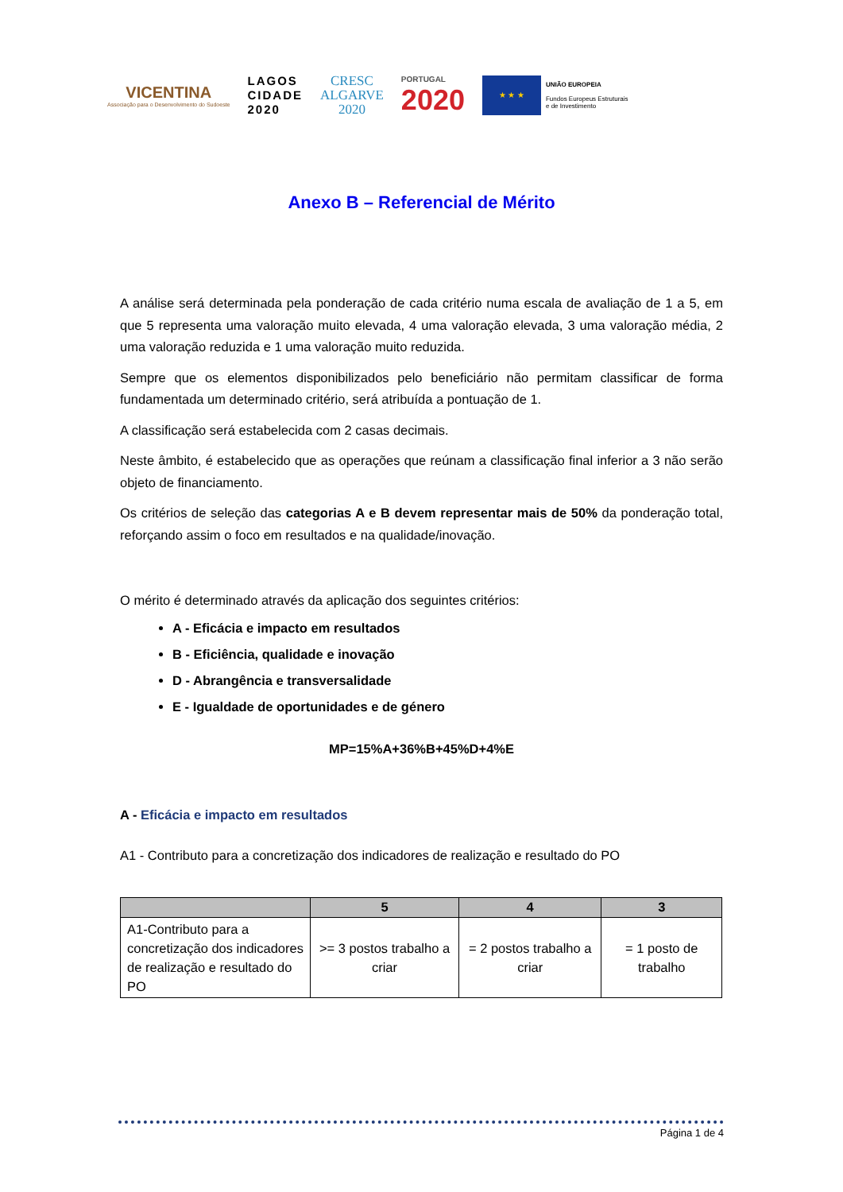VICENTINA
Associação para o Desenvolvimento do Sudoeste
LAGOS
CIDADE
2020
CRESC
ALGARVE
2020
PORTUGAL
2020
★ ★ ★
UNIÃO EUROPEIA
Fundos Europeus Estruturais
e de Investimento
Anexo B – Referencial de Mérito
A análise será determinada pela ponderação de cada critério numa escala de avaliação de 1 a 5, em que 5 representa uma valoração muito elevada, 4 uma valoração elevada, 3 uma valoração média, 2 uma valoração reduzida e 1 uma valoração muito reduzida.
Sempre que os elementos disponibilizados pelo beneficiário não permitam classificar de forma fundamentada um determinado critério, será atribuída a pontuação de 1.
A classificação será estabelecida com 2 casas decimais.
Neste âmbito, é estabelecido que as operações que reúnam a classificação final inferior a 3 não serão objeto de financiamento.
Os critérios de seleção das categorias A e B devem representar mais de 50% da ponderação total, reforçando assim o foco em resultados e na qualidade/inovação.
O mérito é determinado através da aplicação dos seguintes critérios:
A - Eficácia e impacto em resultados
B - Eficiência, qualidade e inovação
D - Abrangência e transversalidade
E - Igualdade de oportunidades e de género
MP=15%A+36%B+45%D+4%E
A - Eficácia e impacto em resultados
A1 - Contributo para a concretização dos indicadores de realização e resultado do PO
| | 5 | 4 | 3 |
| --- | --- | --- | --- |
| A1-Contributo para a concretização dos indicadores de realização e resultado do PO | >= 3 postos trabalho a criar | = 2 postos trabalho a criar | = 1 posto de trabalho |
Página 1 de 4